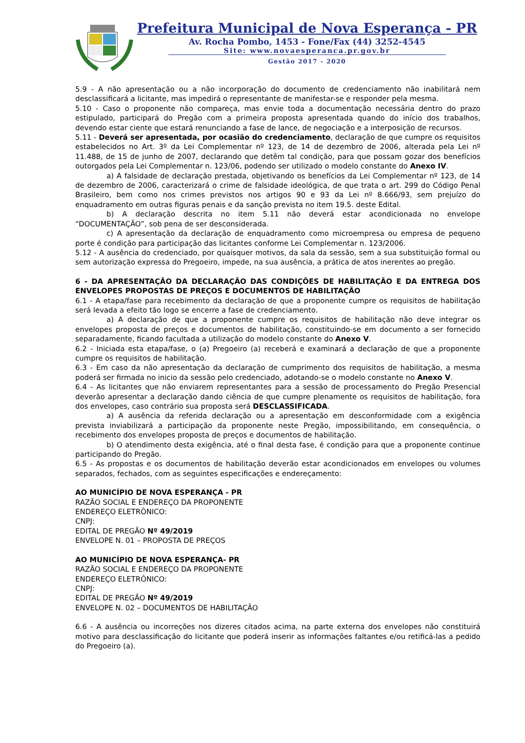Prefeitura Municipal de Nova Esperança - PR
Av. Rocha Pombo, 1453 - Fone/Fax (44) 3252-4545
Site: www.novaesperanca.pr.gov.br
Gestão 2017 - 2020
5.9 - A não apresentação ou a não incorporação do documento de credenciamento não inabilitará nem desclassificará a licitante, mas impedirá o representante de manifestar-se e responder pela mesma.
5.10 - Caso o proponente não compareça, mas envie toda a documentação necessária dentro do prazo estipulado, participará do Pregão com a primeira proposta apresentada quando do início dos trabalhos, devendo estar ciente que estará renunciando a fase de lance, de negociação e a interposição de recursos.
5.11 - Deverá ser apresentada, por ocasião do credenciamento, declaração de que cumpre os requisitos estabelecidos no Art. 3º da Lei Complementar nº 123, de 14 de dezembro de 2006, alterada pela Lei nº 11.488, de 15 de junho de 2007, declarando que detêm tal condição, para que possam gozar dos benefícios outorgados pela Lei Complementar n. 123/06, podendo ser utilizado o modelo constante do Anexo IV.
a) A falsidade de declaração prestada, objetivando os benefícios da Lei Complementar nº 123, de 14 de dezembro de 2006, caracterizará o crime de falsidade ideológica, de que trata o art. 299 do Código Penal Brasileiro, bem como nos crimes previstos nos artigos 90 e 93 da Lei nº 8.666/93, sem prejuízo do enquadramento em outras figuras penais e da sanção prevista no item 19.5. deste Edital.
b) A declaração descrita no item 5.11 não deverá estar acondicionada no envelope “DOCUMENTAÇÃO”, sob pena de ser desconsiderada.
c) A apresentação da declaração de enquadramento como microempresa ou empresa de pequeno porte é condição para participação das licitantes conforme Lei Complementar n. 123/2006.
5.12 - A ausência do credenciado, por quaisquer motivos, da sala da sessão, sem a sua substituição formal ou sem autorização expressa do Pregoeiro, impede, na sua ausência, a prática de atos inerentes ao pregão.
6 - DA APRESENTAÇÃO DA DECLARAÇÃO DAS CONDIÇÕES DE HABILITAÇÃO E DA ENTREGA DOS ENVELOPES PROPOSTAS DE PREÇOS E DOCUMENTOS DE HABILITAÇÃO
6.1 - A etapa/fase para recebimento da declaração de que a proponente cumpre os requisitos de habilitação será levada a efeito tão logo se encerre a fase de credenciamento.
a) A declaração de que a proponente cumpre os requisitos de habilitação não deve integrar os envelopes proposta de preços e documentos de habilitação, constituindo-se em documento a ser fornecido separadamente, ficando facultada a utilização do modelo constante do Anexo V.
6.2 - Iniciada esta etapa/fase, o (a) Pregoeiro (a) receberá e examinará a declaração de que a proponente cumpre os requisitos de habilitação.
6.3 - Em caso da não apresentação da declaração de cumprimento dos requisitos de habilitação, a mesma poderá ser firmada no inicio da sessão pelo credenciado, adotando-se o modelo constante no Anexo V.
6.4 - As licitantes que não enviarem representantes para a sessão de processamento do Pregão Presencial deverão apresentar a declaração dando ciência de que cumpre plenamente os requisitos de habilitação, fora dos envelopes, caso contrário sua proposta será DESCLASSIFICADA.
a) A ausência da referida declaração ou a apresentação em desconformidade com a exigência prevista inviabilizará a participação da proponente neste Pregão, impossibilitando, em consequência, o recebimento dos envelopes proposta de preços e documentos de habilitação.
b) O atendimento desta exigência, até o final desta fase, é condição para que a proponente continue participando do Pregão.
6.5 - As propostas e os documentos de habilitação deverão estar acondicionados em envelopes ou volumes separados, fechados, com as seguintes especificações e endereçamento:
AO MUNICÍPIO DE NOVA ESPERANÇA - PR
RAZÃO SOCIAL E ENDEREÇO DA PROPONENTE
ENDEREÇO ELETRÔNICO:
CNPJ:
EDITAL DE PREGÃO Nº 49/2019
ENVELOPE N. 01 – PROPOSTA DE PREÇOS
AO MUNICÍPIO DE NOVA ESPERANÇA- PR
RAZÃO SOCIAL E ENDEREÇO DA PROPONENTE
ENDEREÇO ELETRÔNICO:
CNPJ:
EDITAL DE PREGÃO Nº 49/2019
ENVELOPE N. 02 – DOCUMENTOS DE HABILITAÇÃO
6.6 - A ausência ou incorreções nos dizeres citados acima, na parte externa dos envelopes não constituirá motivo para desclassificação do licitante que poderá inserir as informações faltantes e/ou retificá-las a pedido do Pregoeiro (a).